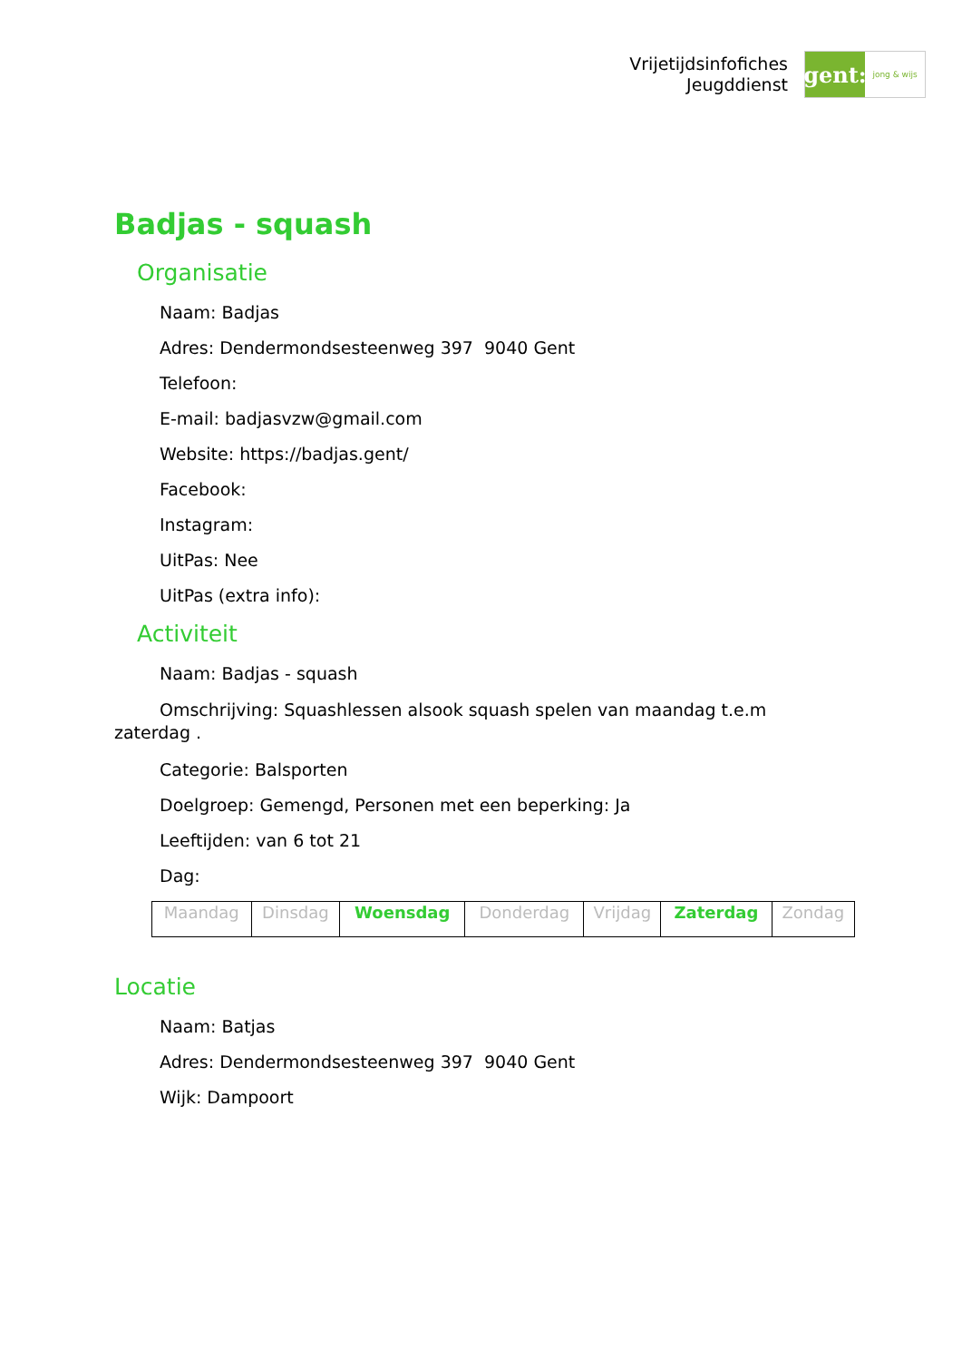Vrijetijdsinfofiches
Jeugddienst
gent:
jong & wijs
Badjas - squash
Organisatie
Naam: Badjas
Adres: Dendermondsesteenweg 397 9040 Gent
Telefoon:
E-mail: badjasvzw@gmail.com
Website: https://badjas.gent/
Facebook:
Instagram:
UitPas: Nee
UitPas (extra info):
Activiteit
Naam: Badjas - squash
Omschrijving: Squashlessen alsook squash spelen van maandag t.e.m zaterdag .
Categorie: Balsporten
Doelgroep: Gemengd, Personen met een beperking: Ja
Leeftijden: van 6 tot 21
Dag:
| Maandag | Dinsdag | Woensdag | Donderdag | Vrijdag | Zaterdag | Zondag |
Locatie
Naam: Batjas
Adres: Dendermondsesteenweg 397 9040 Gent
Wijk: Dampoort